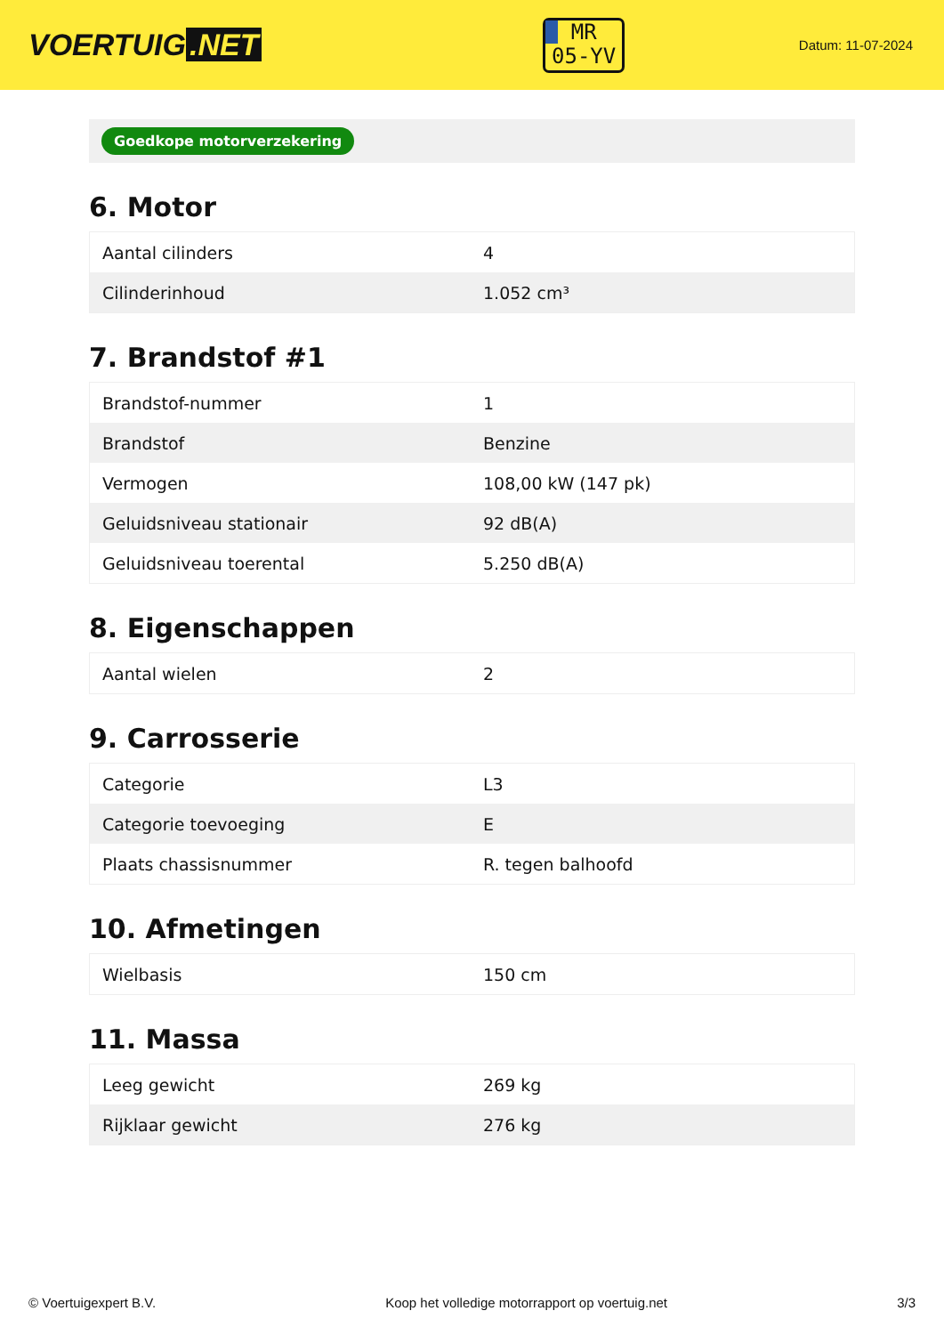VOERTUIG.NET
MR
05-YV
Datum: 11-07-2024
Goedkope motorverzekering
6. Motor
| Aantal cilinders | 4 |
| Cilinderinhoud | 1.052 cm³ |
7. Brandstof #1
| Brandstof-nummer | 1 |
| Brandstof | Benzine |
| Vermogen | 108,00 kW (147 pk) |
| Geluidsniveau stationair | 92 dB(A) |
| Geluidsniveau toerental | 5.250 dB(A) |
8. Eigenschappen
| Aantal wielen | 2 |
9. Carrosserie
| Categorie | L3 |
| Categorie toevoeging | E |
| Plaats chassisnummer | R. tegen balhoofd |
10. Afmetingen
| Wielbasis | 150 cm |
11. Massa
| Leeg gewicht | 269 kg |
| Rijklaar gewicht | 276 kg |
© Voertuigexpert B.V. Koop het volledige motorrapport op voertuig.net 3/3